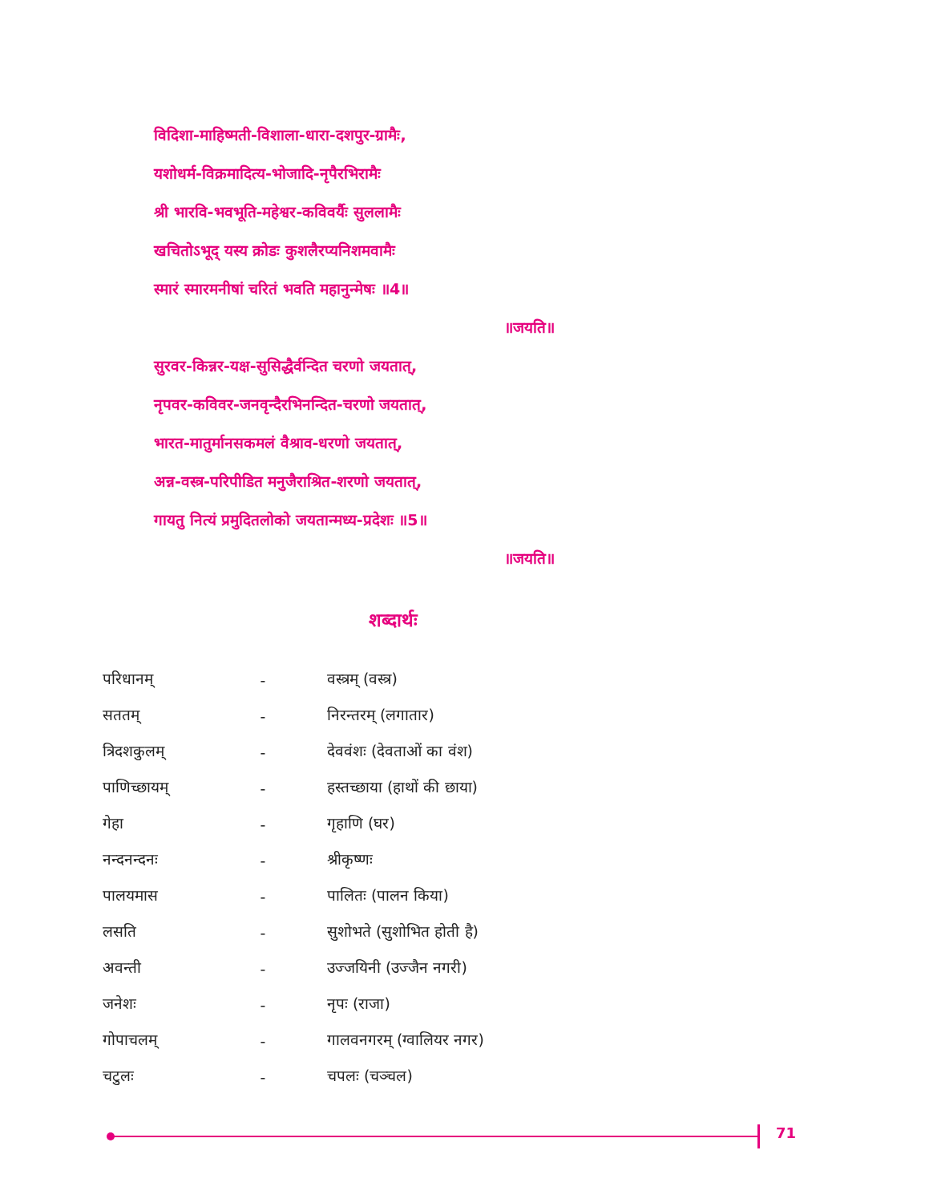विदिशा-माहिष्मती-विशाला-धारा-दशपुर-ग्रामैः,
यशोधर्म-विक्रमादित्य-भोजादि-नृपैरभिरामैः
श्री भारवि-भवभूति-महेश्वर-कविवर्यैः सुललामैः
खचितोऽभूद् यस्य क्रोडः कुशलैरप्यनिशमवामैः
स्मारं स्मारमनीषां चरितं भवति महानुन्मेषः ॥4॥
॥जयति॥
सुरवर-किन्नर-यक्ष-सुसिद्धैर्वन्दित चरणो जयतात्,
नृपवर-कविवर-जनवृन्दैरभिनन्दित-चरणो जयतात्,
भारत-मातुर्मानसकमलं वैश्राव-धरणो जयतात्,
अन्न-वस्त्र-परिपीडित मनुजैराश्रित-शरणो जयतात्,
गायतु नित्यं प्रमुदितलोको जयतान्मध्य-प्रदेशः ॥5॥
॥जयति॥
शब्दार्थः
| परिधानम् | - | वस्त्रम् (वस्त्र) |
| सततम् | - | निरन्तरम् (लगातार) |
| त्रिदशकुलम् | - | देववंशः (देवताओं का वंश) |
| पाणिच्छायम् | - | हस्तच्छाया (हाथों की छाया) |
| गेहा | - | गृहाणि (घर) |
| नन्दनन्दनः | - | श्रीकृष्णः |
| पालयमास | - | पालितः (पालन किया) |
| लसति | - | सुशोभते (सुशोभित होती है) |
| अवन्ती | - | उज्जयिनी (उज्जैन नगरी) |
| जनेशः | - | नृपः (राजा) |
| गोपाचलम् | - | गालवनगरम् (ग्वालियर नगर) |
| चटुलः | - | चपलः (चञ्चल) |
71